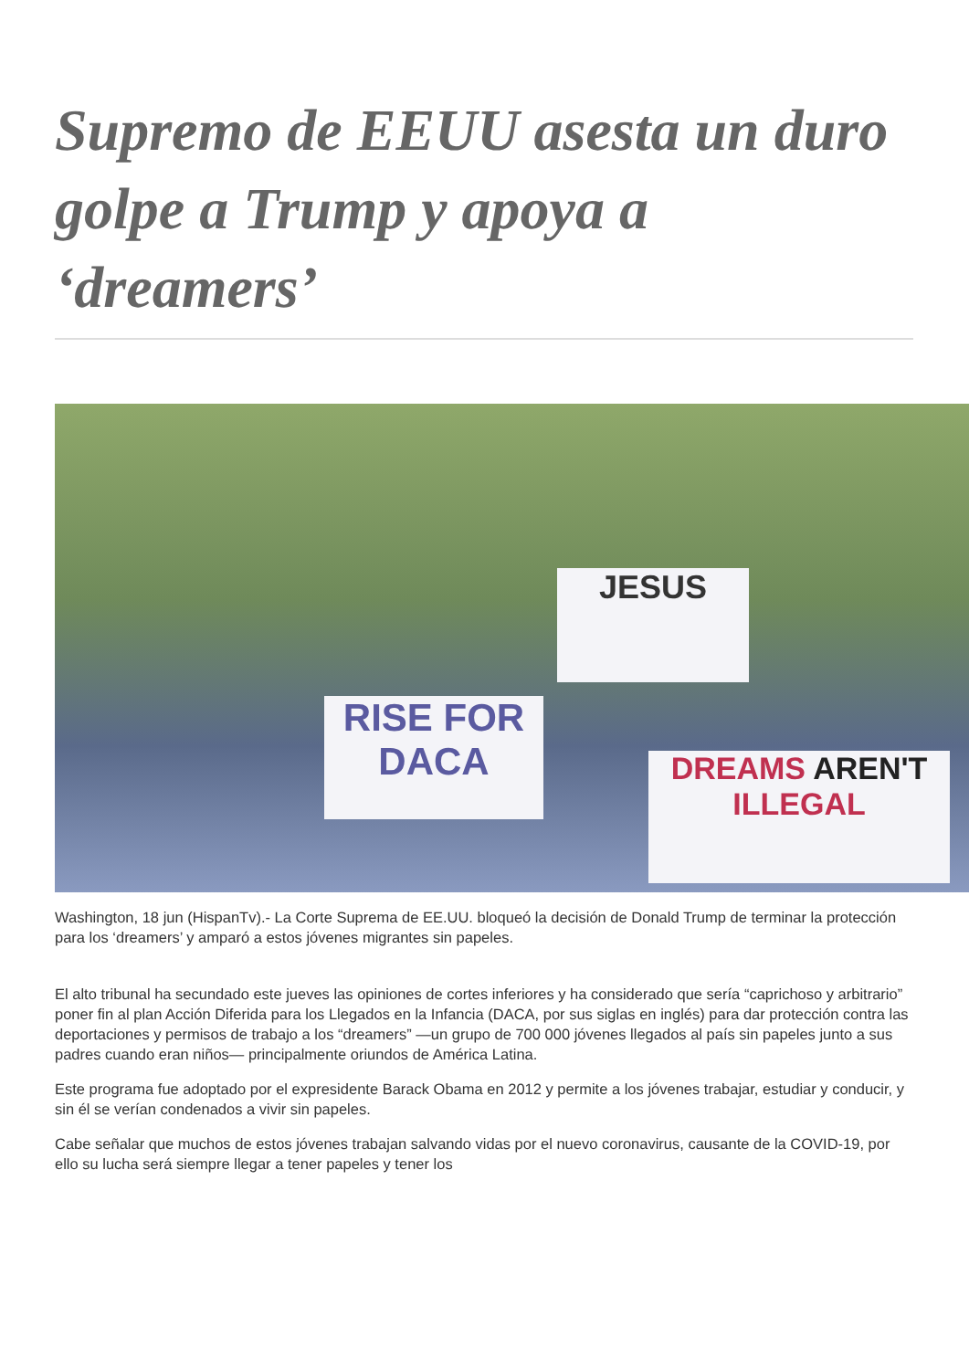Supremo de EEUU asesta un duro golpe a Trump y apoya a ‘dreamers’
RISE FOR DACA
JESUS
DREAMS AREN'T ILLEGAL
Washington, 18 jun (HispanTv).- La Corte Suprema de EE.UU. bloqueó la decisión de Donald Trump de terminar la protección para los ‘dreamers’ y amparó a estos jóvenes migrantes sin papeles.
El alto tribunal ha secundado este jueves las opiniones de cortes inferiores y ha considerado que sería “caprichoso y arbitrario” poner fin al plan Acción Diferida para los Llegados en la Infancia (DACA, por sus siglas en inglés) para dar protección contra las deportaciones y permisos de trabajo a los “dreamers” —un grupo de 700 000 jóvenes llegados al país sin papeles junto a sus padres cuando eran niños— principalmente oriundos de América Latina.
Este programa fue adoptado por el expresidente Barack Obama en 2012 y permite a los jóvenes trabajar, estudiar y conducir, y sin él se verían condenados a vivir sin papeles.
Cabe señalar que muchos de estos jóvenes trabajan salvando vidas por el nuevo coronavirus, causante de la COVID-19, por ello su lucha será siempre llegar a tener papeles y tener los